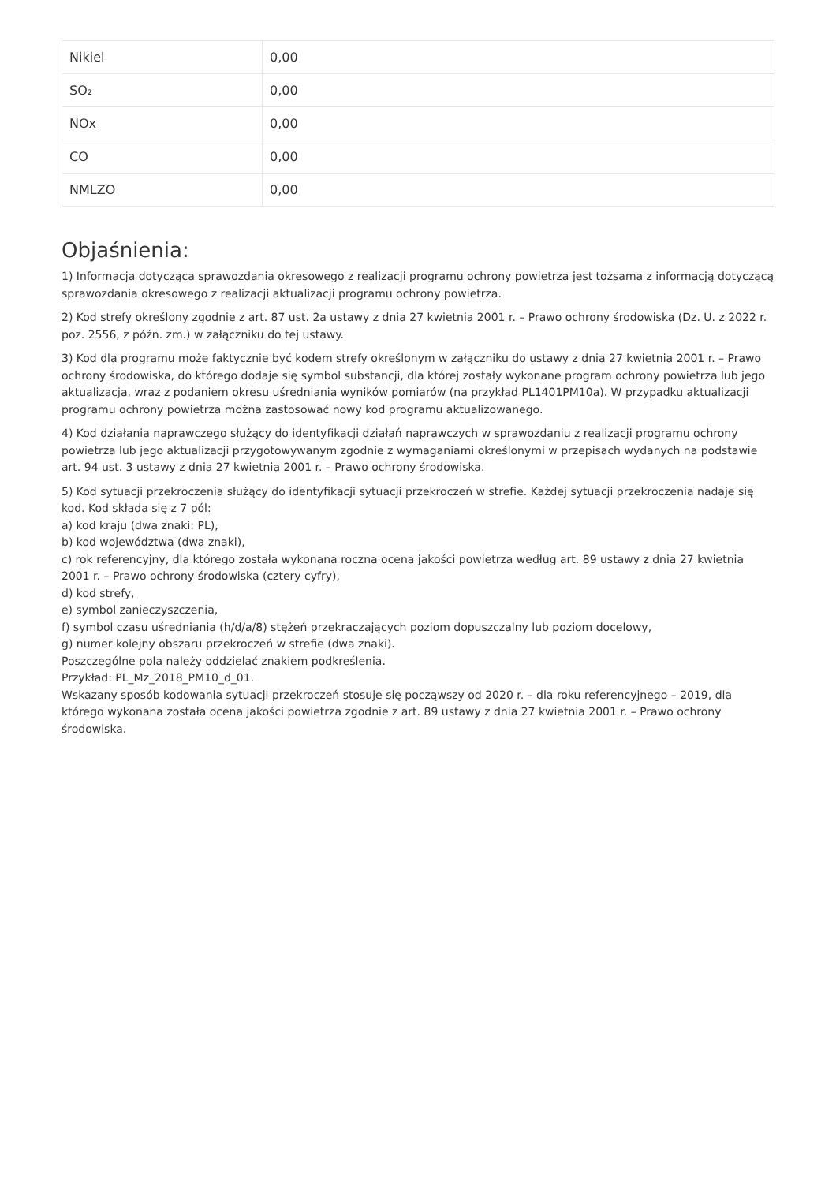| Nikiel | 0,00 |
| SO₂ | 0,00 |
| NOx | 0,00 |
| CO | 0,00 |
| NMLZO | 0,00 |
Objaśnienia:
1) Informacja dotycząca sprawozdania okresowego z realizacji programu ochrony powietrza jest tożsama z informacją dotyczącą sprawozdania okresowego z realizacji aktualizacji programu ochrony powietrza.
2) Kod strefy określony zgodnie z art. 87 ust. 2a ustawy z dnia 27 kwietnia 2001 r. – Prawo ochrony środowiska (Dz. U. z 2022 r. poz. 2556, z późn. zm.) w załączniku do tej ustawy.
3) Kod dla programu może faktycznie być kodem strefy określonym w załączniku do ustawy z dnia 27 kwietnia 2001 r. – Prawo ochrony środowiska, do którego dodaje się symbol substancji, dla której zostały wykonane program ochrony powietrza lub jego aktualizacja, wraz z podaniem okresu uśredniania wyników pomiarów (na przykład PL1401PM10a). W przypadku aktualizacji programu ochrony powietrza można zastosować nowy kod programu aktualizowanego.
4) Kod działania naprawczego służący do identyfikacji działań naprawczych w sprawozdaniu z realizacji programu ochrony powietrza lub jego aktualizacji przygotowywanym zgodnie z wymaganiami określonymi w przepisach wydanych na podstawie art. 94 ust. 3 ustawy z dnia 27 kwietnia 2001 r. – Prawo ochrony środowiska.
5) Kod sytuacji przekroczenia służący do identyfikacji sytuacji przekroczeń w strefie. Każdej sytuacji przekroczenia nadaje się kod. Kod składa się z 7 pól:
a) kod kraju (dwa znaki: PL),
b) kod województwa (dwa znaki),
c) rok referencyjny, dla którego została wykonana roczna ocena jakości powietrza według art. 89 ustawy z dnia 27 kwietnia 2001 r. – Prawo ochrony środowiska (cztery cyfry),
d) kod strefy,
e) symbol zanieczyszczenia,
f) symbol czasu uśredniania (h/d/a/8) stężeń przekraczających poziom dopuszczalny lub poziom docelowy,
g) numer kolejny obszaru przekroczeń w strefie (dwa znaki).
Poszczególne pola należy oddzielać znakiem podkreślenia.
Przykład: PL_Mz_2018_PM10_d_01.
Wskazany sposób kodowania sytuacji przekroczeń stosuje się począwszy od 2020 r. – dla roku referencyjnego – 2019, dla którego wykonana została ocena jakości powietrza zgodnie z art. 89 ustawy z dnia 27 kwietnia 2001 r. – Prawo ochrony środowiska.